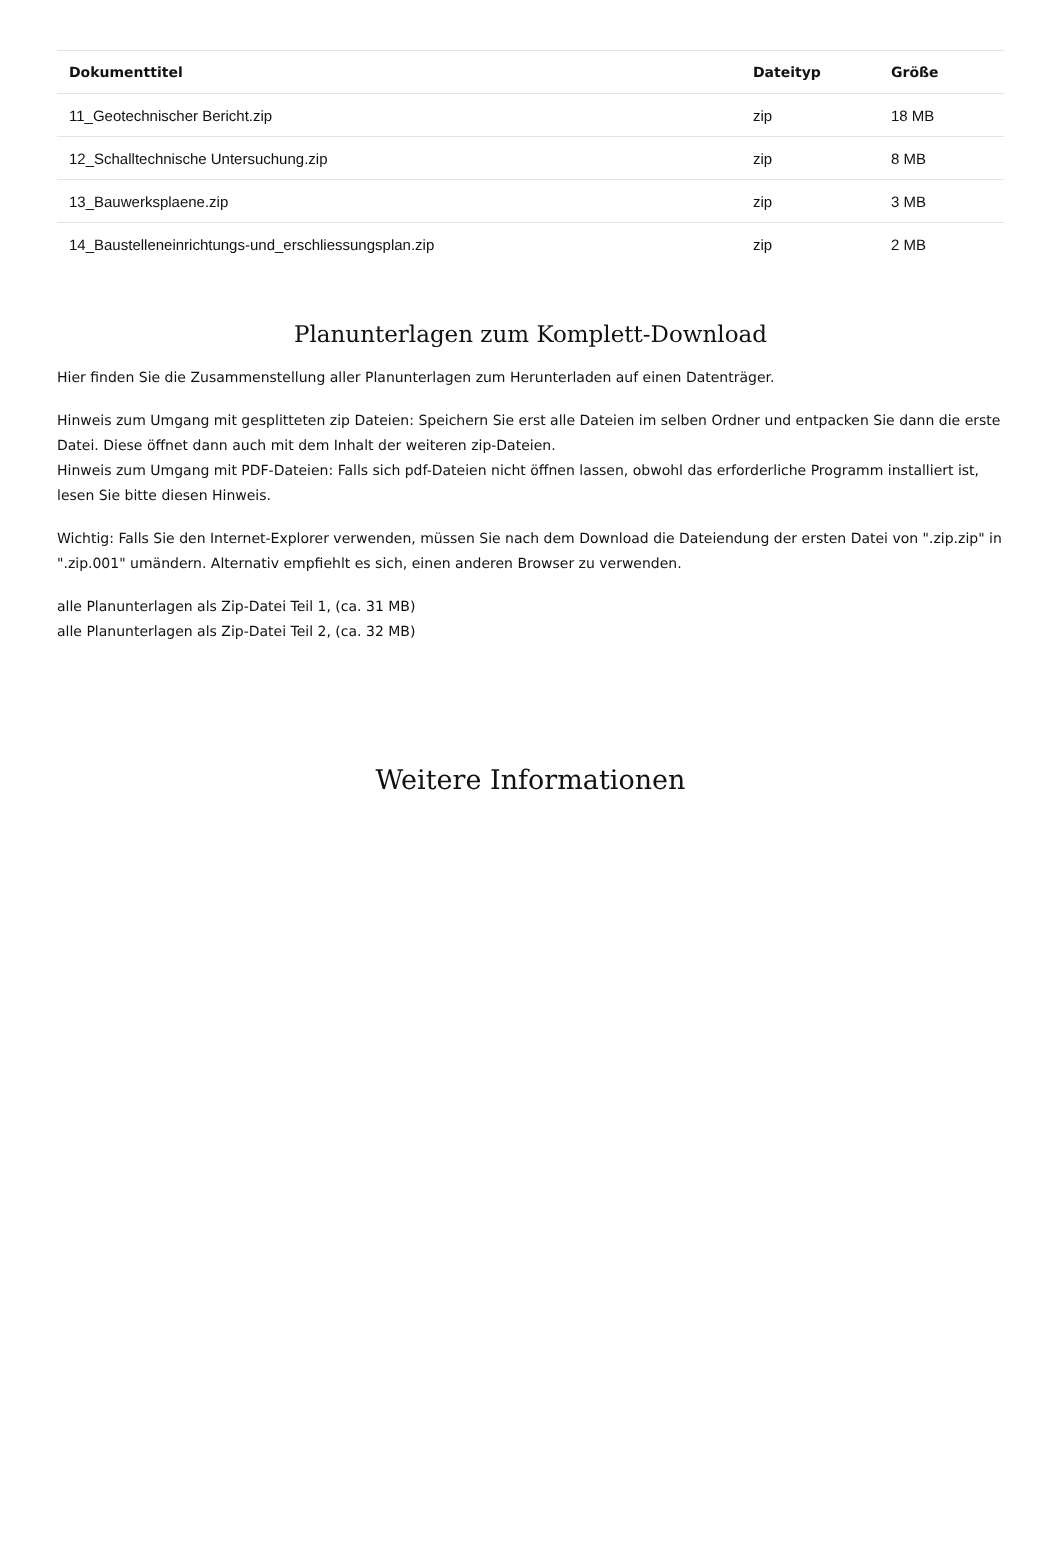| Dokumenttitel | Dateityp | Größe |
| --- | --- | --- |
| 11_Geotechnischer Bericht.zip | zip | 18 MB |
| 12_Schalltechnische Untersuchung.zip | zip | 8 MB |
| 13_Bauwerksplaene.zip | zip | 3 MB |
| 14_Baustelleneinrichtungs-und_erschliessungsplan.zip | zip | 2 MB |
Planunterlagen zum Komplett-Download
Hier finden Sie die Zusammenstellung aller Planunterlagen zum Herunterladen auf einen Datenträger.
Hinweis zum Umgang mit gesplitteten zip Dateien: Speichern Sie erst alle Dateien im selben Ordner und entpacken Sie dann die erste Datei. Diese öffnet dann auch mit dem Inhalt der weiteren zip-Dateien.
Hinweis zum Umgang mit PDF-Dateien: Falls sich pdf-Dateien nicht öffnen lassen, obwohl das erforderliche Programm installiert ist, lesen Sie bitte diesen Hinweis.
Wichtig: Falls Sie den Internet-Explorer verwenden, müssen Sie nach dem Download die Dateiendung der ersten Datei von ".zip.zip" in ".zip.001" umändern. Alternativ empfiehlt es sich, einen anderen Browser zu verwenden.
alle Planunterlagen als Zip-Datei Teil 1, (ca. 31 MB)
alle Planunterlagen als Zip-Datei Teil 2, (ca. 32 MB)
Weitere Informationen